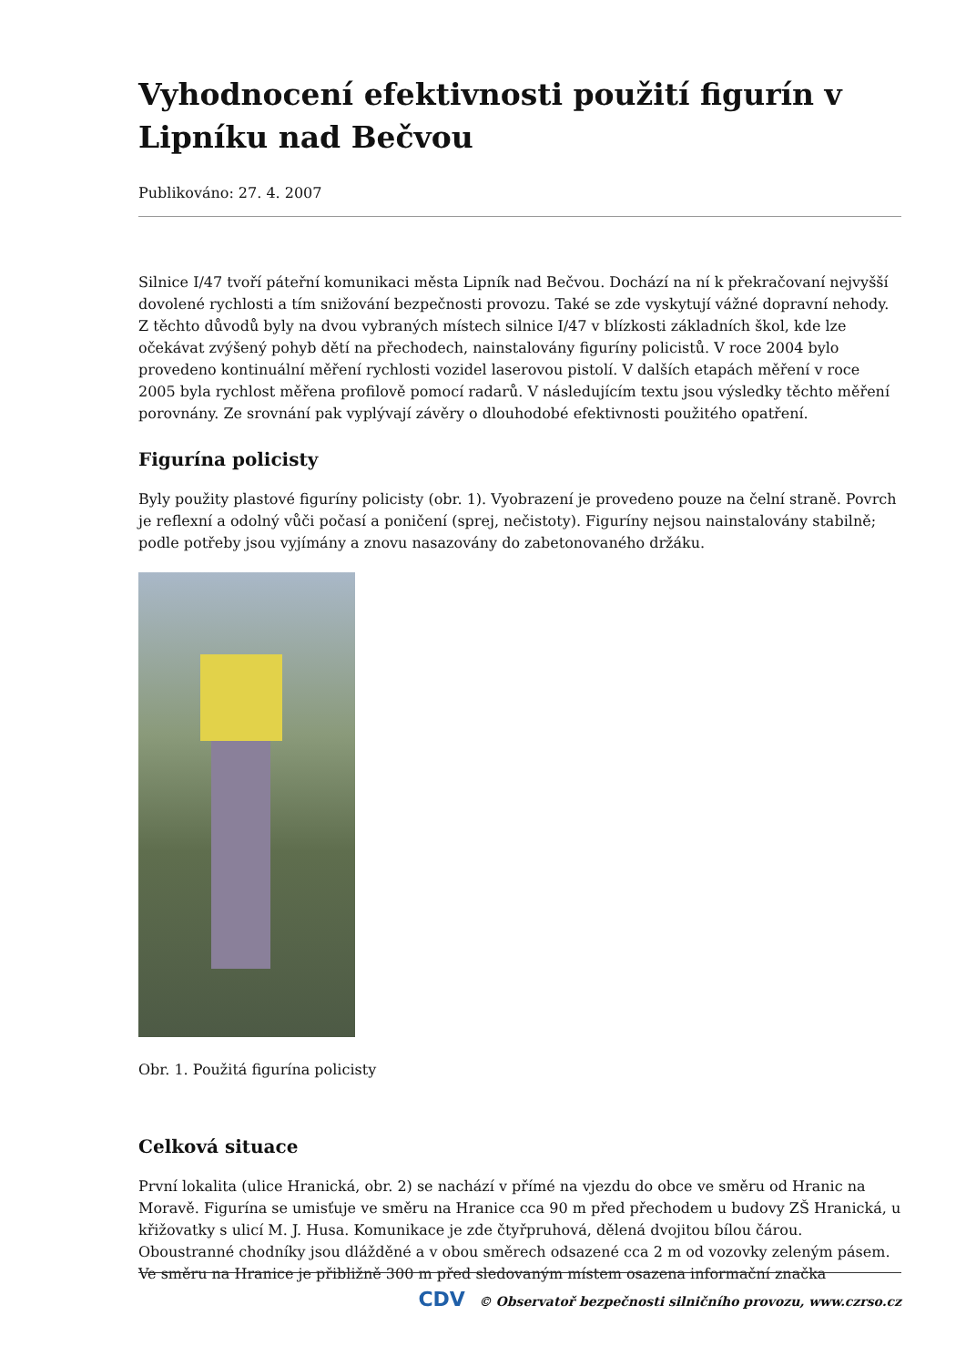Vyhodnocení efektivnosti použití figurín v Lipníku nad Bečvou
Publikováno: 27. 4. 2007
Silnice I/47 tvoří páteřní komunikaci města Lipník nad Bečvou. Dochází na ní k překračovaní nejvyšší dovolené rychlosti a tím snižování bezpečnosti provozu. Také se zde vyskytují vážné dopravní nehody. Z těchto důvodů byly na dvou vybraných místech silnice I/47 v blízkosti základních škol, kde lze očekávat zvýšený pohyb dětí na přechodech, nainstalovány figuríny policistů. V roce 2004 bylo provedeno kontinuální měření rychlosti vozidel laserovou pistolí. V dalších etapách měření v roce 2005 byla rychlost měřena profilově pomocí radarů. V následujícím textu jsou výsledky těchto měření porovnány. Ze srovnání pak vyplývají závěry o dlouhodobé efektivnosti použitého opatření.
Figurína policisty
Byly použity plastové figuríny policisty (obr. 1). Vyobrazení je provedeno pouze na čelní straně. Povrch je reflexní a odolný vůči počasí a poničení (sprej, nečistoty). Figuríny nejsou nainstalovány stabilně; podle potřeby jsou vyjímány a znovu nasazovány do zabetonovaného držáku.
Obr. 1. Použitá figurína policisty
Celková situace
První lokalita (ulice Hranická, obr. 2) se nachází v přímé na vjezdu do obce ve směru od Hranic na Moravě. Figurína se umisťuje ve směru na Hranice cca 90 m před přechodem u budovy ZŠ Hranická, u křižovatky s ulicí M. J. Husa. Komunikace je zde čtyřpruhová, dělená dvojitou bílou čárou. Oboustranné chodníky jsou dlážděné a v obou směrech odsazené cca 2 m od vozovky zeleným pásem. Ve směru na Hranice je přibližně 300 m před sledovaným místem osazena informační značka
CDV © Observatoř bezpečnosti silničního provozu, www.czrso.cz